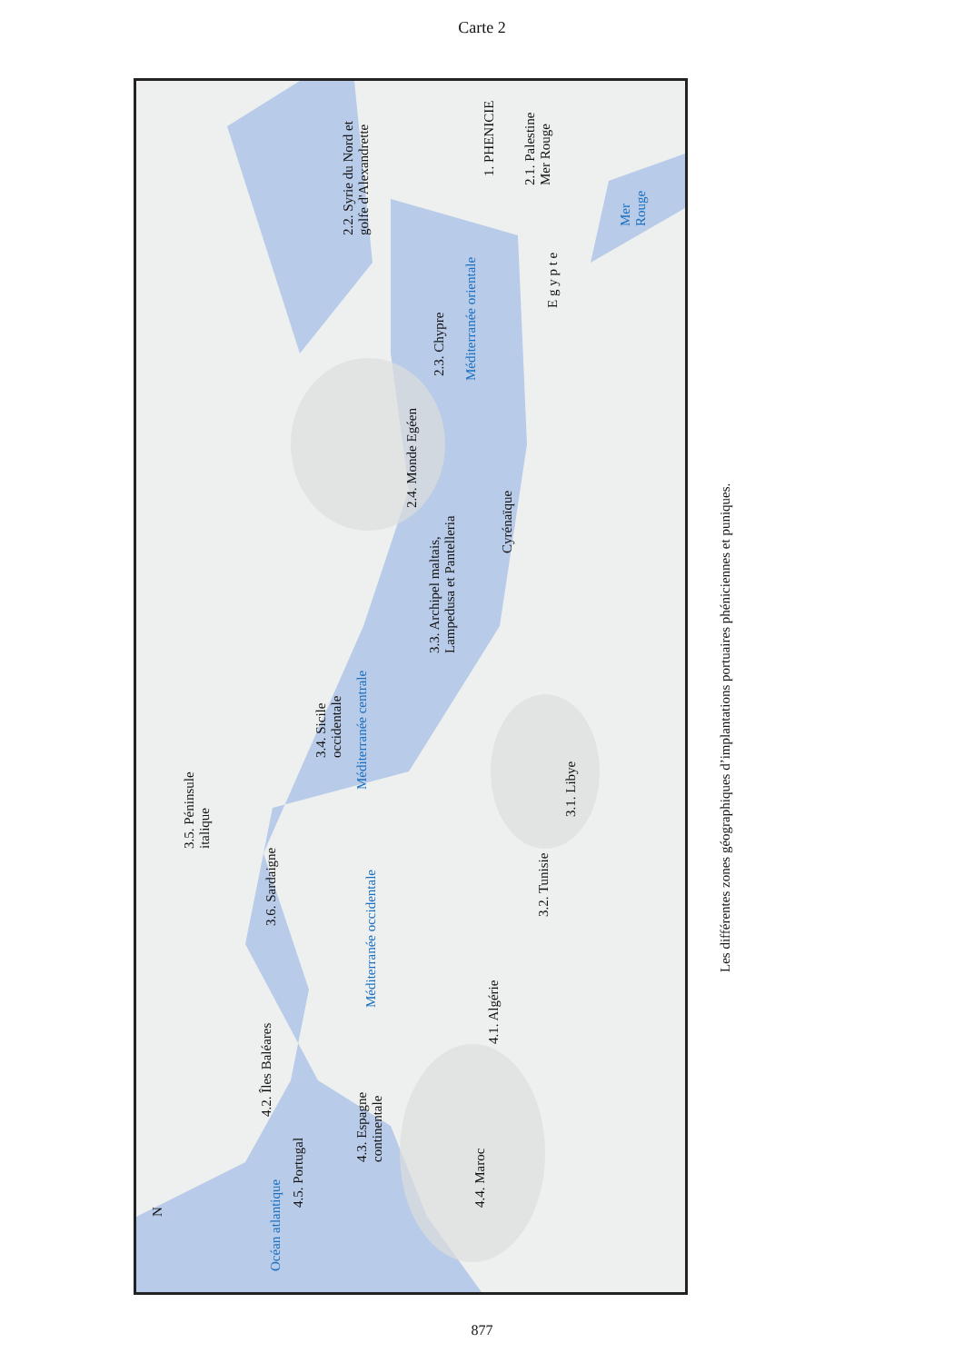Carte 2
2.2. Syrie du Nord et
golfe d'Alexandrette
1. PHENICIE
2.1. Palestine
Mer Rouge
Mer
Rouge
E g y p t e
2.3. Chypre Méditerranée orientale
2.4. Monde Egéen
Cyrénaïque
3.3. Archipel maltais,
Lampedusa et Pantelleria
3.4. Sicile
occidentale
Méditerranée centrale
3.1. Libye
3.5. Péninsule
italique
3.6. Sardaigne
3.2. Tunisie
Méditerranée occidentale
4.1. Algérie
4.2. Îles Baléares
4.3. Espagne
continentale
4.4. Maroc 4.5. Portugal
N
Océan atlantique
Les différentes zones géographiques d’implantations portuaires phéniciennes et puniques.
877